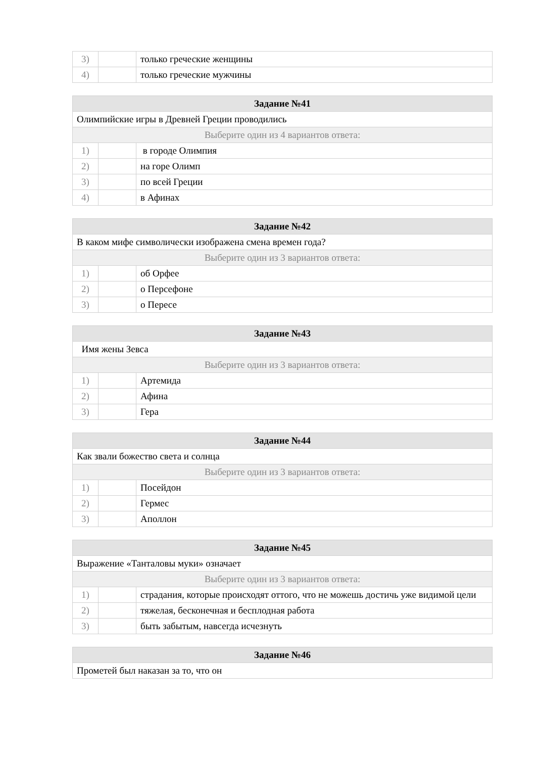| 3) | | только греческие женщины |
| 4) | | только греческие мужчины |
| Задание №41 | | |
| --- | --- | --- |
| Олимпийские игры в Древней Греции проводились | | |
| Выберите один из 4 вариантов ответа: | | |
| 1) | | в городе Олимпия |
| 2) | | на горе Олимп |
| 3) | | по всей Греции |
| 4) | | в Афинах |
| Задание №42 | | |
| --- | --- | --- |
| В каком мифе символически изображена смена времен года? | | |
| Выберите один из 3 вариантов ответа: | | |
| 1) | | об Орфее |
| 2) | | о Персефоне |
| 3) | | о Пересе |
| Задание №43 | | |
| --- | --- | --- |
| Имя жены Зевса | | |
| Выберите один из 3 вариантов ответа: | | |
| 1) | | Артемида |
| 2) | | Афина |
| 3) | | Гера |
| Задание №44 | | |
| --- | --- | --- |
| Как звали божество света и солнца | | |
| Выберите один из 3 вариантов ответа: | | |
| 1) | | Посейдон |
| 2) | | Гермес |
| 3) | | Аполлон |
| Задание №45 | | |
| --- | --- | --- |
| Выражение «Танталовы муки» означает | | |
| Выберите один из 3 вариантов ответа: | | |
| 1) | | страдания, которые происходят оттого, что не можешь достичь уже видимой цели |
| 2) | | тяжелая, бесконечная и бесплодная работа |
| 3) | | быть забытым, навсегда исчезнуть |
| Задание №46 |
| --- |
| Прометей был наказан за то, что он |